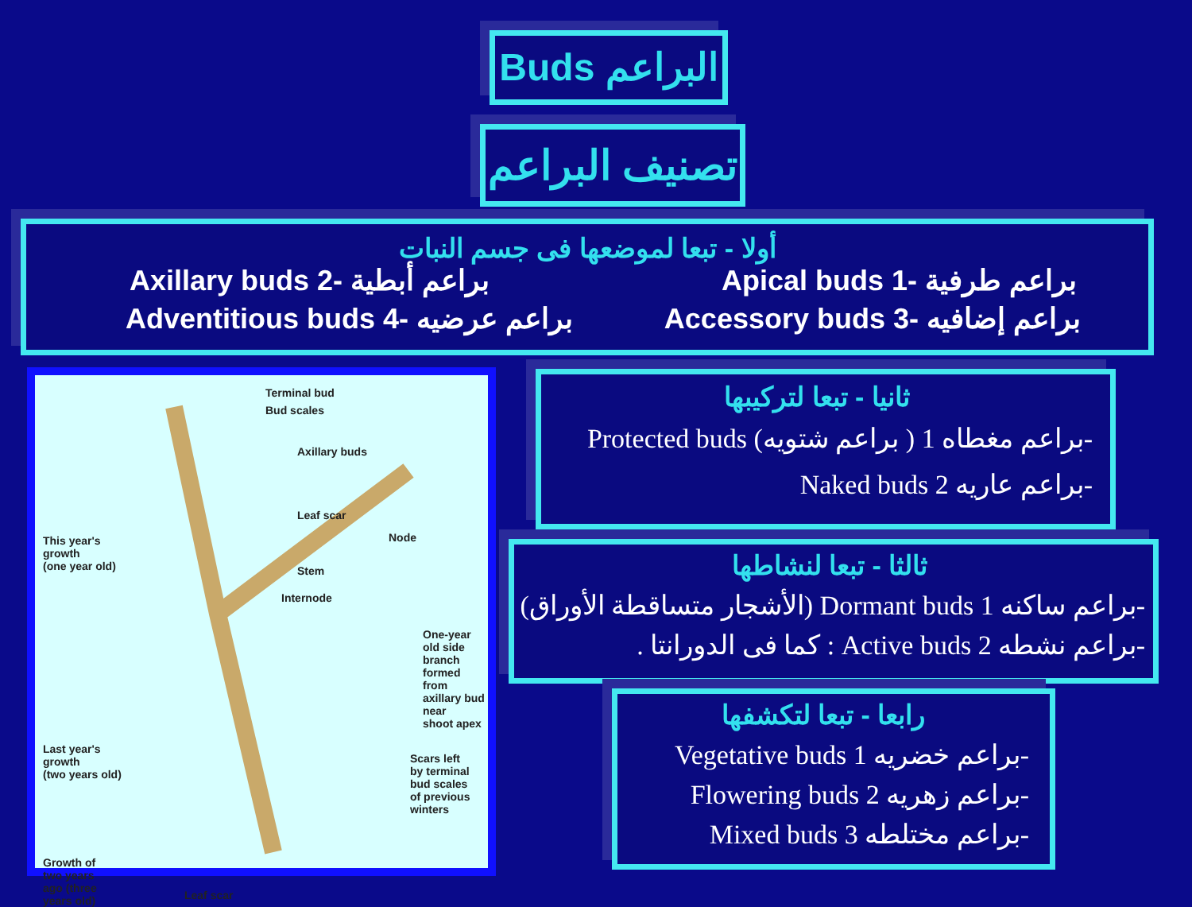Buds البراعم
تصنيف البراعم
أولا - تبعا لموضعها فى جسم النبات
Axillary buds 2- براعم أبطية Apical buds 1- براعم طرفية
Adventitious buds 4- براعم عرضيه Accessory buds 3- براعم إضافيه
Terminal bud
Bud scales
Axillary buds
Leaf scar
Node
Stem
Internode
This year's
growth
(one year old)
One-year old side
branch formed from
axillary bud near
shoot apex
Last year's
growth
(two years old)
Scars left
by terminal
bud scales
of previous
winters
Growth of
two years
ago (three
years old)
Leaf scar
ثانيا - تبعا لتركيبها
Protected buds (براعم شتويه ) براعم مغطاه 1-
Naked buds براعم عاريه 2-
ثالثا - تبعا لنشاطها
(الأشجار متساقطة الأوراق) Dormant buds براعم ساكنه 1-
. كما فى الدورانتا : Active buds براعم نشطه 2-
رابعا - تبعا لتكشفها
Vegetative buds براعم خضريه 1-
Flowering buds براعم زهريه 2-
Mixed buds براعم مختلطه 3-